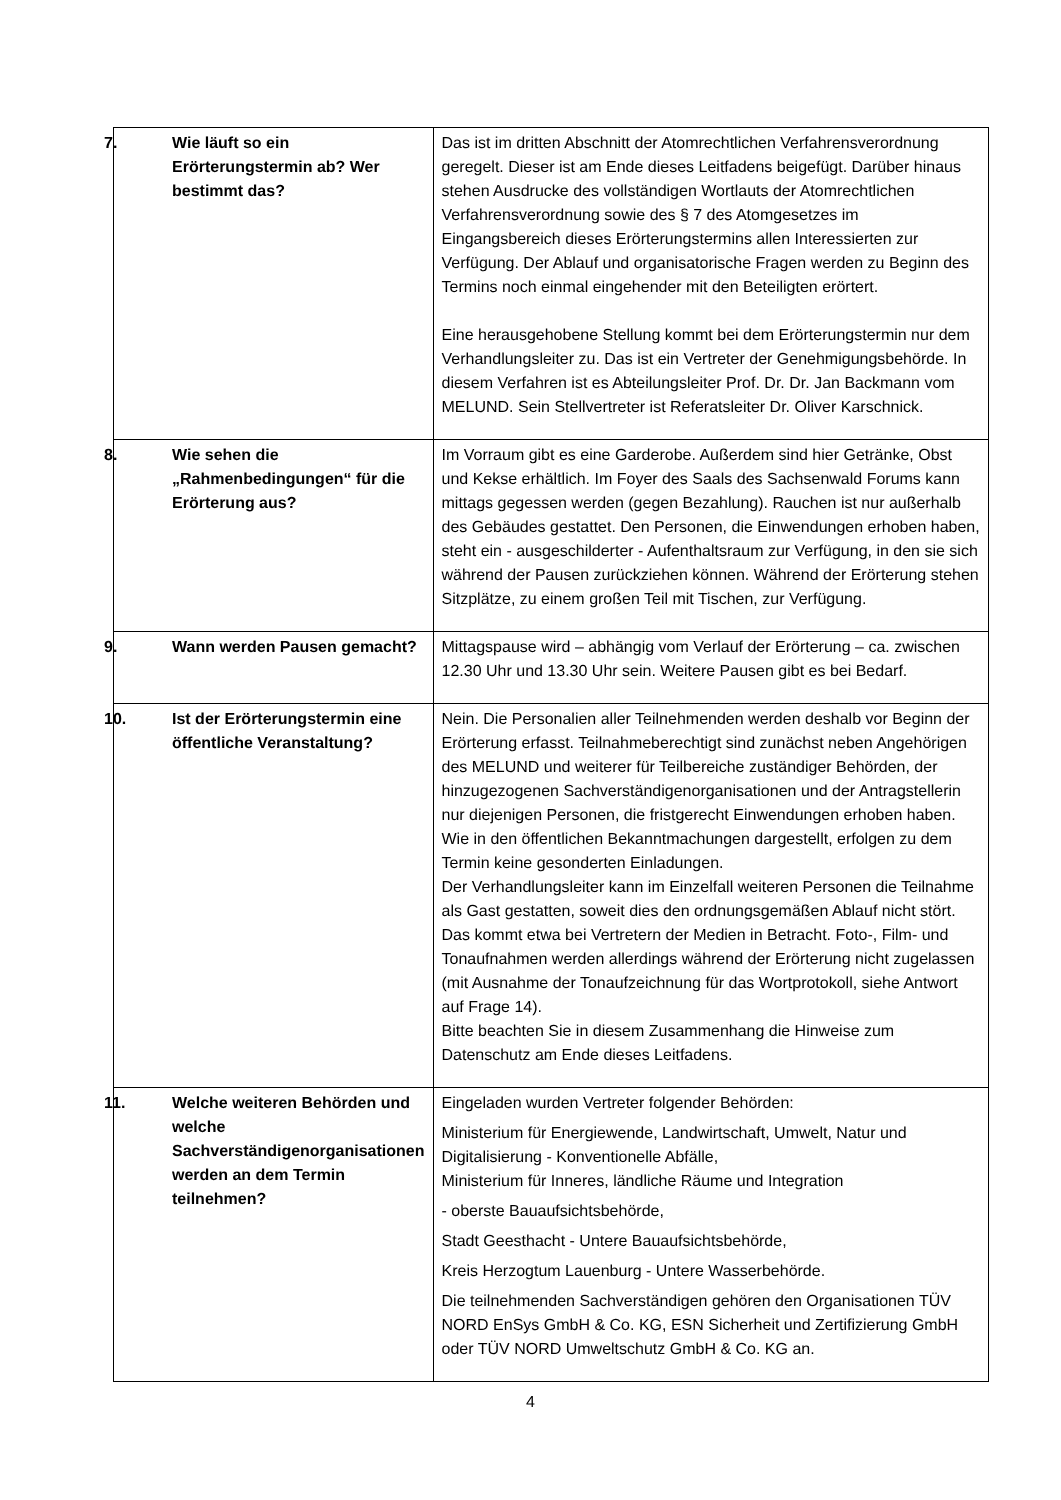| 7. Wie läuft so ein Erörterungstermin ab? Wer bestimmt das? | Das ist im dritten Abschnitt der Atomrechtlichen Verfahrensverordnung geregelt. Dieser ist am Ende dieses Leitfadens beigefügt. Darüber hinaus stehen Ausdrucke des vollständigen Wortlauts der Atomrechtlichen Verfahrensverordnung sowie des § 7 des Atomgesetzes im Eingangsbereich dieses Erörterungstermins allen Interessierten zur Verfügung. Der Ablauf und organisatorische Fragen werden zu Beginn des Termins noch einmal eingehender mit den Beteiligten erörtert. Eine herausgehobene Stellung kommt bei dem Erörterungstermin nur dem Verhandlungsleiter zu. Das ist ein Vertreter der Genehmigungsbehörde. In diesem Verfahren ist es Abteilungsleiter Prof. Dr. Dr. Jan Backmann vom MELUND. Sein Stellvertreter ist Referatsleiter Dr. Oliver Karschnick. |
| 8. Wie sehen die „Rahmenbedingungen“ für die Erörterung aus? | Im Vorraum gibt es eine Garderobe. Außerdem sind hier Getränke, Obst und Kekse erhältlich. Im Foyer des Saals des Sachsenwald Forums kann mittags gegessen werden (gegen Bezahlung). Rauchen ist nur außerhalb des Gebäudes gestattet. Den Personen, die Einwendungen erhoben haben, steht ein - ausgeschilderter - Aufenthaltsraum zur Verfügung, in den sie sich während der Pausen zurückziehen können. Während der Erörterung stehen Sitzplätze, zu einem großen Teil mit Tischen, zur Verfügung. |
| 9. Wann werden Pausen gemacht? | Mittagspause wird – abhängig vom Verlauf der Erörterung – ca. zwischen 12.30 Uhr und 13.30 Uhr sein. Weitere Pausen gibt es bei Bedarf. |
| 10. Ist der Erörterungstermin eine öffentliche Veranstaltung? | Nein. Die Personalien aller Teilnehmenden werden deshalb vor Beginn der Erörterung erfasst. Teilnahmeberechtigt sind zunächst neben Angehörigen des MELUND und weiterer für Teilbereiche zuständiger Behörden, der hinzugezogenen Sachverständigenorganisationen und der Antragstellerin nur diejenigen Personen, die fristgerecht Einwendungen erhoben haben. Wie in den öffentlichen Bekanntmachungen dargestellt, erfolgen zu dem Termin keine gesonderten Einladungen. Der Verhandlungsleiter kann im Einzelfall weiteren Personen die Teilnahme als Gast gestatten, soweit dies den ordnungsgemäßen Ablauf nicht stört. Das kommt etwa bei Vertretern der Medien in Betracht. Foto-, Film- und Tonaufnahmen werden allerdings während der Erörterung nicht zugelassen (mit Ausnahme der Tonaufzeichnung für das Wortprotokoll, siehe Antwort auf Frage 14). Bitte beachten Sie in diesem Zusammenhang die Hinweise zum Datenschutz am Ende dieses Leitfadens. |
| 11. Welche weiteren Behörden und welche Sachverständigenorganisationen werden an dem Termin teilnehmen? | Eingeladen wurden Vertreter folgender Behörden: Ministerium für Energiewende, Landwirtschaft, Umwelt, Natur und Digitalisierung - Konventionelle Abfälle, Ministerium für Inneres, ländliche Räume und Integration - oberste Bauaufsichtsbehörde, Stadt Geesthacht - Untere Bauaufsichtsbehörde, Kreis Herzogtum Lauenburg - Untere Wasserbehörde. Die teilnehmenden Sachverständigen gehören den Organisationen TÜV NORD EnSys GmbH & Co. KG, ESN Sicherheit und Zertifizierung GmbH oder TÜV NORD Umweltschutz GmbH & Co. KG an. |
4